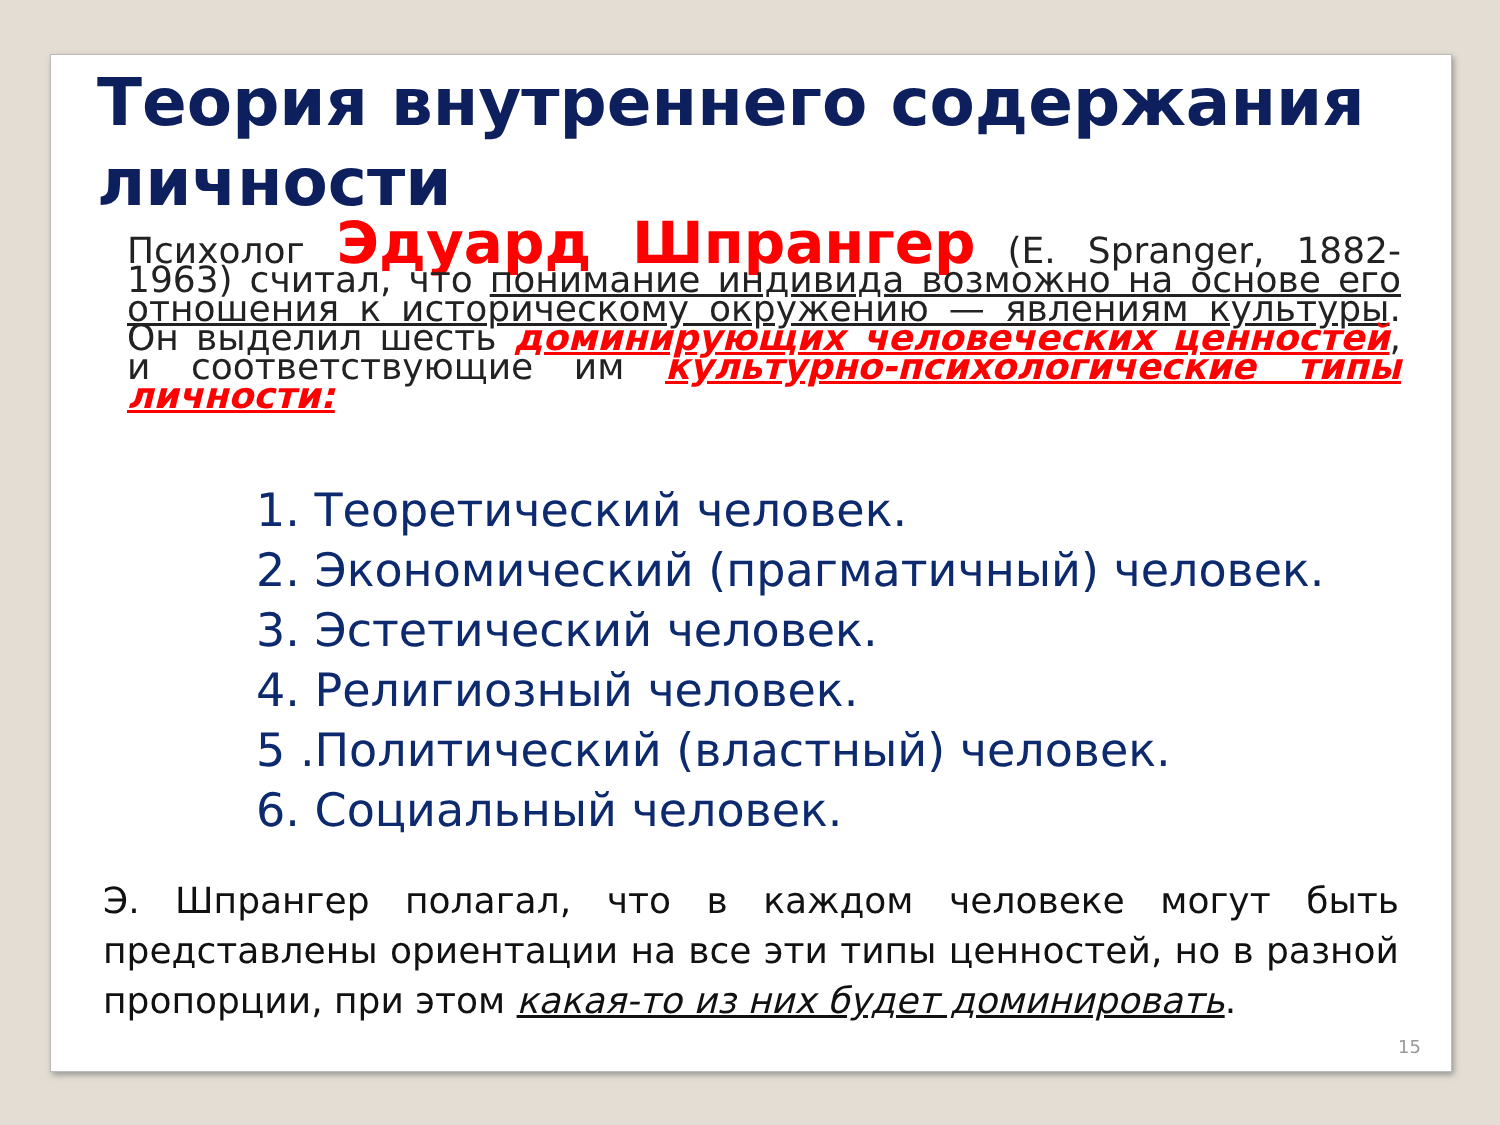Теория внутреннего содержания личности
Психолог Эдуард Шпрангер (E. Spranger, 1882-1963) считал, что понимание индивида возможно на основе его отношения к историческому окружению — явлениям культуры. Он выделил шесть доминирующих человеческих ценностей, и соответствующие им культурно-психологические типы личности:
1. Теоретический человек.
2. Экономический (прагматичный) человек.
3. Эстетический человек.
4. Религиозный человек.
5 .Политический (властный) человек.
6. Социальный человек.
Э. Шпрангер полагал, что в каждом человеке могут быть представлены ориентации на все эти типы ценностей, но в разной пропорции, при этом какая-то из них будет доминировать.
15